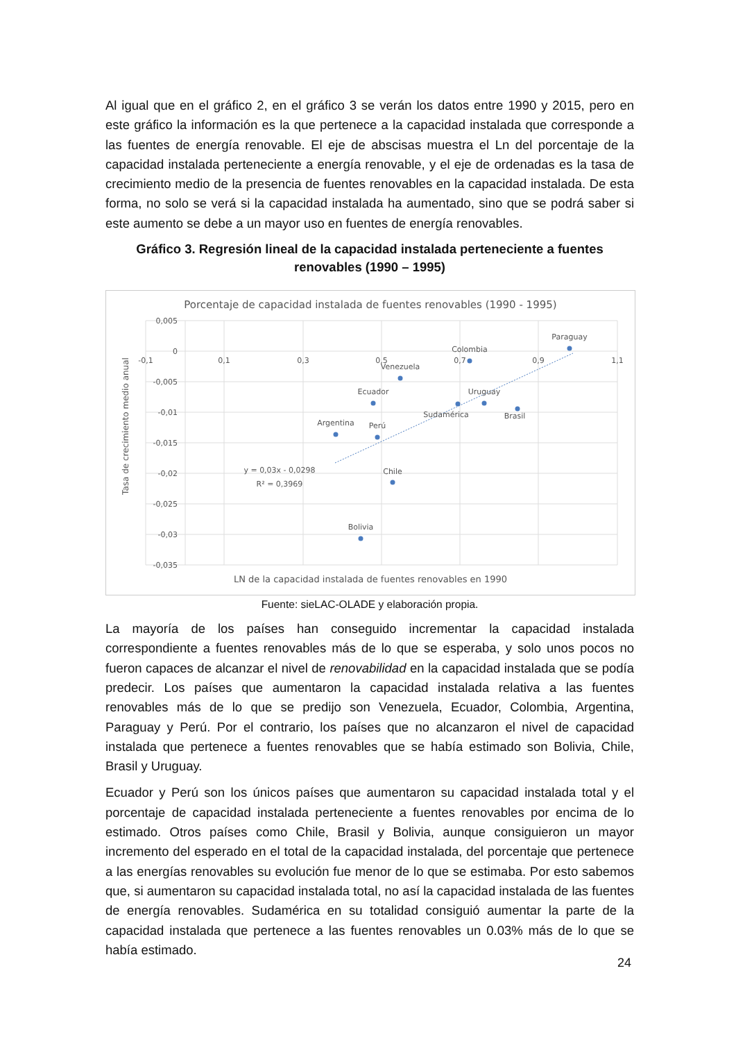Al igual que en el gráfico 2, en el gráfico 3 se verán los datos entre 1990 y 2015, pero en este gráfico la información es la que pertenece a la capacidad instalada que corresponde a las fuentes de energía renovable. El eje de abscisas muestra el Ln del porcentaje de la capacidad instalada perteneciente a energía renovable, y el eje de ordenadas es la tasa de crecimiento medio de la presencia de fuentes renovables en la capacidad instalada. De esta forma, no solo se verá si la capacidad instalada ha aumentado, sino que se podrá saber si este aumento se debe a un mayor uso en fuentes de energía renovables.
Gráfico 3. Regresión lineal de la capacidad instalada perteneciente a fuentes renovables (1990 – 1995)
Porcentaje de capacidad instalada de fuentes renovables (1990 - 1995)
0,005
0
-0,005
-0,01
-0,015
-0,02
-0,025
-0,03
-0,035
-0,1
0,1
0,3
0,5
0,7
0,9
1,1
Tasa de crecimiento medio anual
LN de la capacidad instalada de fuentes renovables en 1990
Venezuela
Ecuador
Colombia
Argentina
Paraguay
Perú
Sudamérica
Uruguay
Brasil
Chile
Bolivia
y = 0,03x - 0,0298
R² = 0,3969
Fuente: sieLAC-OLADE y elaboración propia.
La mayoría de los países han conseguido incrementar la capacidad instalada correspondiente a fuentes renovables más de lo que se esperaba, y solo unos pocos no fueron capaces de alcanzar el nivel de renovabilidad en la capacidad instalada que se podía predecir. Los países que aumentaron la capacidad instalada relativa a las fuentes renovables más de lo que se predijo son Venezuela, Ecuador, Colombia, Argentina, Paraguay y Perú. Por el contrario, los países que no alcanzaron el nivel de capacidad instalada que pertenece a fuentes renovables que se había estimado son Bolivia, Chile, Brasil y Uruguay.
Ecuador y Perú son los únicos países que aumentaron su capacidad instalada total y el porcentaje de capacidad instalada perteneciente a fuentes renovables por encima de lo estimado. Otros países como Chile, Brasil y Bolivia, aunque consiguieron un mayor incremento del esperado en el total de la capacidad instalada, del porcentaje que pertenece a las energías renovables su evolución fue menor de lo que se estimaba. Por esto sabemos que, si aumentaron su capacidad instalada total, no así la capacidad instalada de las fuentes de energía renovables. Sudamérica en su totalidad consiguió aumentar la parte de la capacidad instalada que pertenece a las fuentes renovables un 0.03% más de lo que se había estimado.
24